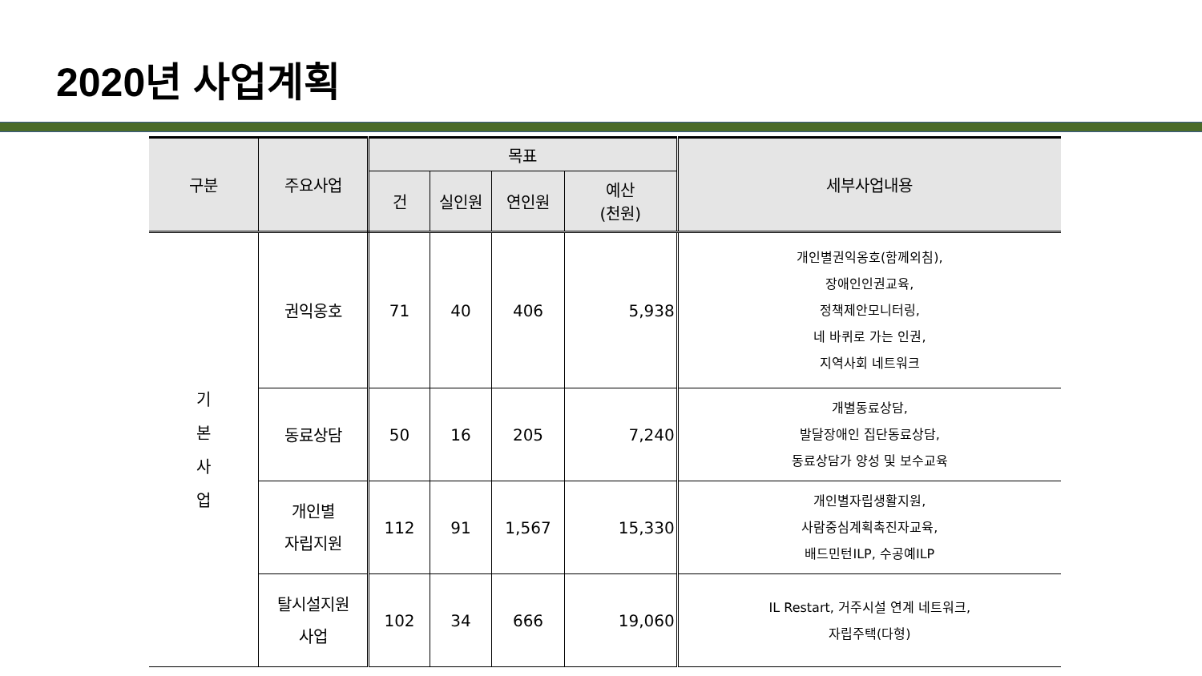2020년 사업계획
| 구분 | 주요사업 | 목표 | | | | 세부사업내용 |
| --- | --- | --- | --- | --- | --- | --- |
| | | 건 | 실인원 | 연인원 | 예산 (천원) | |
| 기 본 사 업 | 권익옹호 | 71 | 40 | 406 | 5,938 | 개인별권익옹호(함께외침), 장애인인권교육, 정책제안모니터링, 네 바퀴로 가는 인권, 지역사회 네트워크 |
| | 동료상담 | 50 | 16 | 205 | 7,240 | 개별동료상담, 발달장애인 집단동료상담, 동료상담가 양성 및 보수교육 |
| | 개인별 자립지원 | 112 | 91 | 1,567 | 15,330 | 개인별자립생활지원, 사람중심계획촉진자교육, 배드민턴ILP, 수공예ILP |
| | 탈시설지원 사업 | 102 | 34 | 666 | 19,060 | IL Restart, 거주시설 연계 네트워크, 자립주택(다형) |